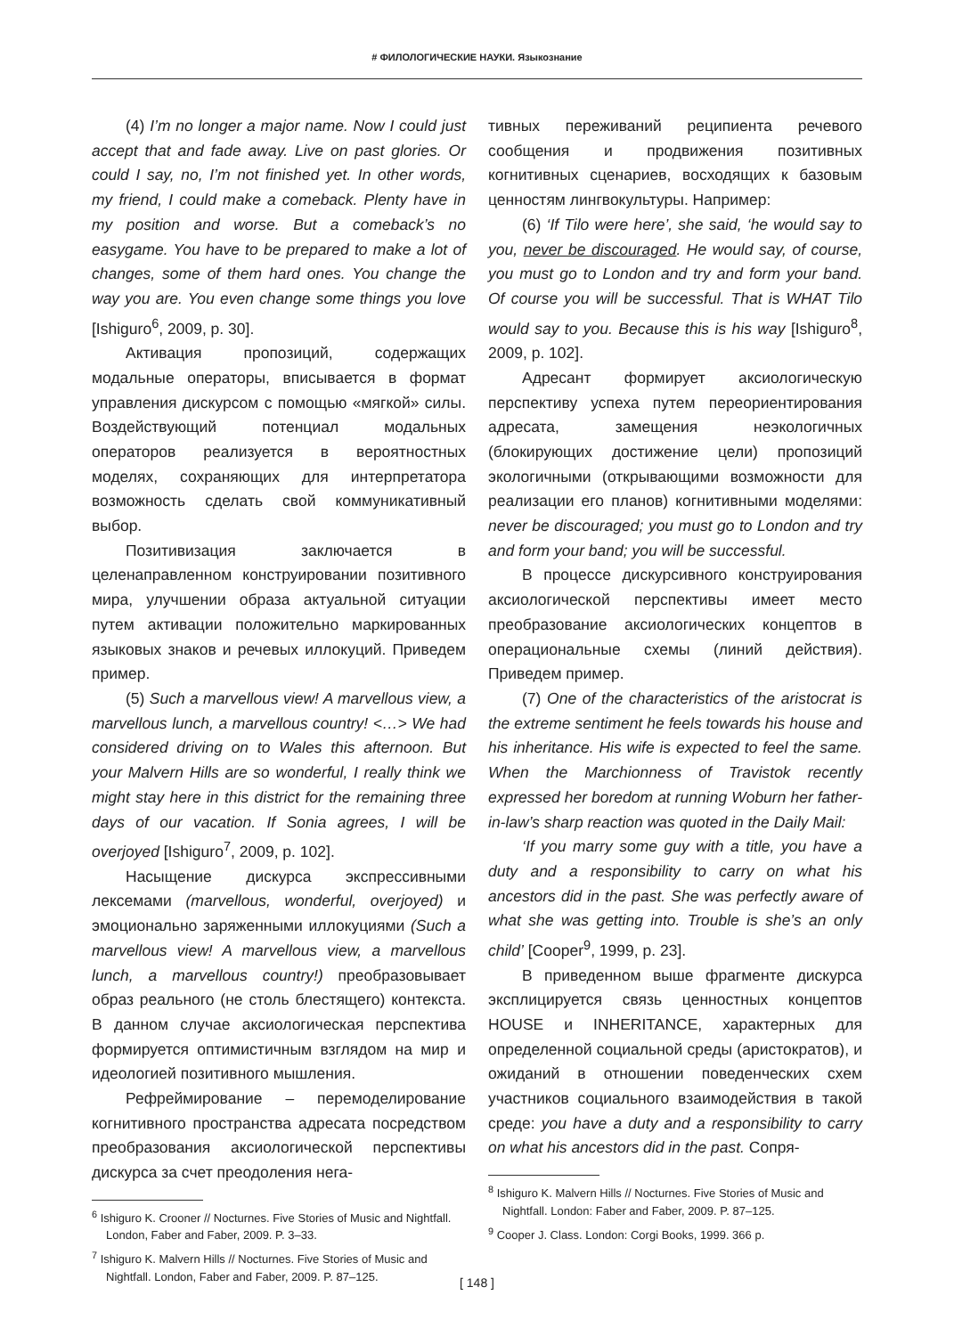# ФИЛОЛОГИЧЕСКИЕ НАУКИ. Языкознание
(4) I’m no longer a major name. Now I could just accept that and fade away. Live on past glories. Or could I say, no, I’m not finished yet. In other words, my friend, I could make a comeback. Plenty have in my position and worse. But a comeback’s no easygame. You have to be prepared to make a lot of changes, some of them hard ones. You change the way you are. You even change some things you love [Ishiguro<sup>6</sup>, 2009, p. 30].
Активация пропозиций, содержащих модальные операторы, вписывается в формат управления дискурсом с помощью «мягкой» силы. Воздействующий потенциал модальных операторов реализуется в вероятностных моделях, сохраняющих для интерпретатора возможность сделать свой коммуникативный выбор.
Позитивизация заключается в целенаправленном конструировании позитивного мира, улучшении образа актуальной ситуации путем активации положительно маркированных языковых знаков и речевых иллокуций. Приведем пример.
(5) Such a marvellous view! A marvellous view, a marvellous lunch, a marvellous country! <…> We had considered driving on to Wales this afternoon. But your Malvern Hills are so wonderful, I really think we might stay here in this district for the remaining three days of our vacation. If Sonia agrees, I will be overjoyed [Ishiguro<sup>7</sup>, 2009, p. 102].
Насыщение дискурса экспрессивными лексемами (marvellous, wonderful, overjoyed) и эмоционально заряженными иллокуциями (Such a marvellous view! A marvellous view, a marvellous lunch, a marvellous country!) преобразовывает образ реального (не столь блестящего) контекста. В данном случае аксиологическая перспектива формируется оптимистичным взглядом на мир и идеологией позитивного мышления.
Рефреймирование – перемоделирование когнитивного пространства адресата посредством преобразования аксиологической перспективы дискурса за счет преодоления нега-
<sup>6</sup> Ishiguro K. Crooner // Nocturnes. Five Stories of Music and Nightfall. London, Faber and Faber, 2009. P. 3–33.
<sup>7</sup> Ishiguro K. Malvern Hills // Nocturnes. Five Stories of Music and Nightfall. London, Faber and Faber, 2009. P. 87–125.
тивных переживаний реципиента речевого сообщения и продвижения позитивных когнитивных сценариев, восходящих к базовым ценностям лингвокультуры. Например:
(6) ‘If Tilo were here’, she said, ‘he would say to you, never be discouraged. He would say, of course, you must go to London and try and form your band. Of course you will be successful. That is WHAT Tilo would say to you. Because this is his way [Ishiguro<sup>8</sup>, 2009, p. 102].
Адресант формирует аксиологическую перспективу успеха путем переориентирования адресата, замещения неэкологичных (блокирующих достижение цели) пропозиций экологичными (открывающими возможности для реализации его планов) когнитивными моделями: never be discouraged; you must go to London and try and form your band; you will be successful.
В процессе дискурсивного конструирования аксиологической перспективы имеет место преобразование аксиологических концептов в операциональные схемы (линий действия). Приведем пример.
(7) One of the characteristics of the aristocrat is the extreme sentiment he feels towards his house and his inheritance. His wife is expected to feel the same. When the Marchionness of Travistok recently expressed her boredom at running Woburn her father-in-law’s sharp reaction was quoted in the Daily Mail:
‘If you marry some guy with a title, you have a duty and a responsibility to carry on what his ancestors did in the past. She was perfectly aware of what she was getting into. Trouble is she’s an only child’ [Cooper<sup>9</sup>, 1999, p. 23].
В приведенном выше фрагменте дискурса эксплицируется связь ценностных концептов HOUSE и INHERITANCE, характерных для определенной социальной среды (аристократов), и ожиданий в отношении поведенческих схем участников социального взаимодействия в такой среде: you have a duty and a responsibility to carry on what his ancestors did in the past. Сопря-
<sup>8</sup> Ishiguro K. Malvern Hills // Nocturnes. Five Stories of Music and Nightfall. London: Faber and Faber, 2009. P. 87–125.
<sup>9</sup> Cooper J. Class. London: Corgi Books, 1999. 366 p.
[ 148 ]